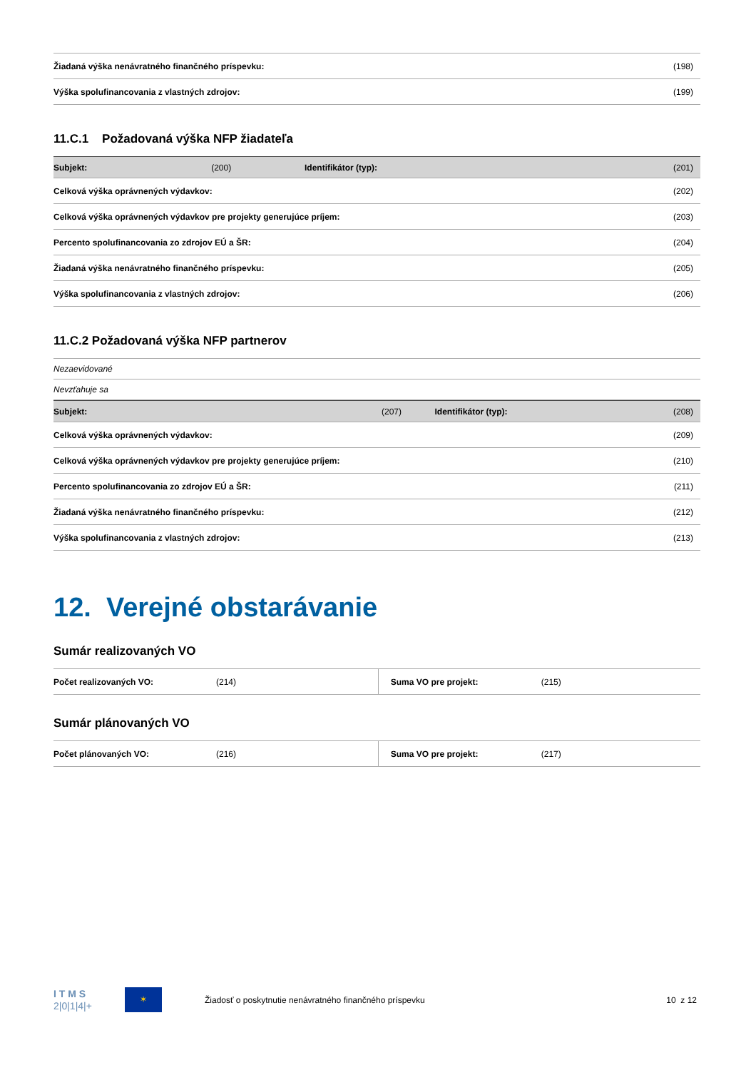| Žiadaná výška nenávratného finančného príspevku: | (198) |
| Výška spolufinancovania z vlastných zdrojov: | (199) |
11.C.1 Požadovaná výška NFP žiadateľa
| Subjekt: | (200) | Identifikátor (typ): | (201) |
| Celková výška oprávnených výdavkov: | | | (202) |
| Celková výška oprávnených výdavkov pre projekty generujúce príjem: | | | (203) |
| Percento spolufinancovania zo zdrojov EÚ a ŠR: | | | (204) |
| Žiadaná výška nenávratného finančného príspevku: | | | (205) |
| Výška spolufinancovania z vlastných zdrojov: | | | (206) |
11.C.2 Požadovaná výška NFP partnerov
| Nezaevidované |
| Nevzťahuje sa |
| Subjekt: | (207) | Identifikátor (typ): | (208) |
| Celková výška oprávnených výdavkov: | | | (209) |
| Celková výška oprávnených výdavkov pre projekty generujúce príjem: | | | (210) |
| Percento spolufinancovania zo zdrojov EÚ a ŠR: | | | (211) |
| Žiadaná výška nenávratného finančného príspevku: | | | (212) |
| Výška spolufinancovania z vlastných zdrojov: | | | (213) |
12. Verejné obstarávanie
Sumár realizovaných VO
| Počet realizovaných VO: | (214) | Suma VO pre projekt: | (215) |
Sumár plánovaných VO
| Počet plánovaných VO: | (216) | Suma VO pre projekt: | (217) |
I T M S
2|0|1|4|+
✶
Žiadosť o poskytnutie nenávratného finančného príspevku
10 z 12